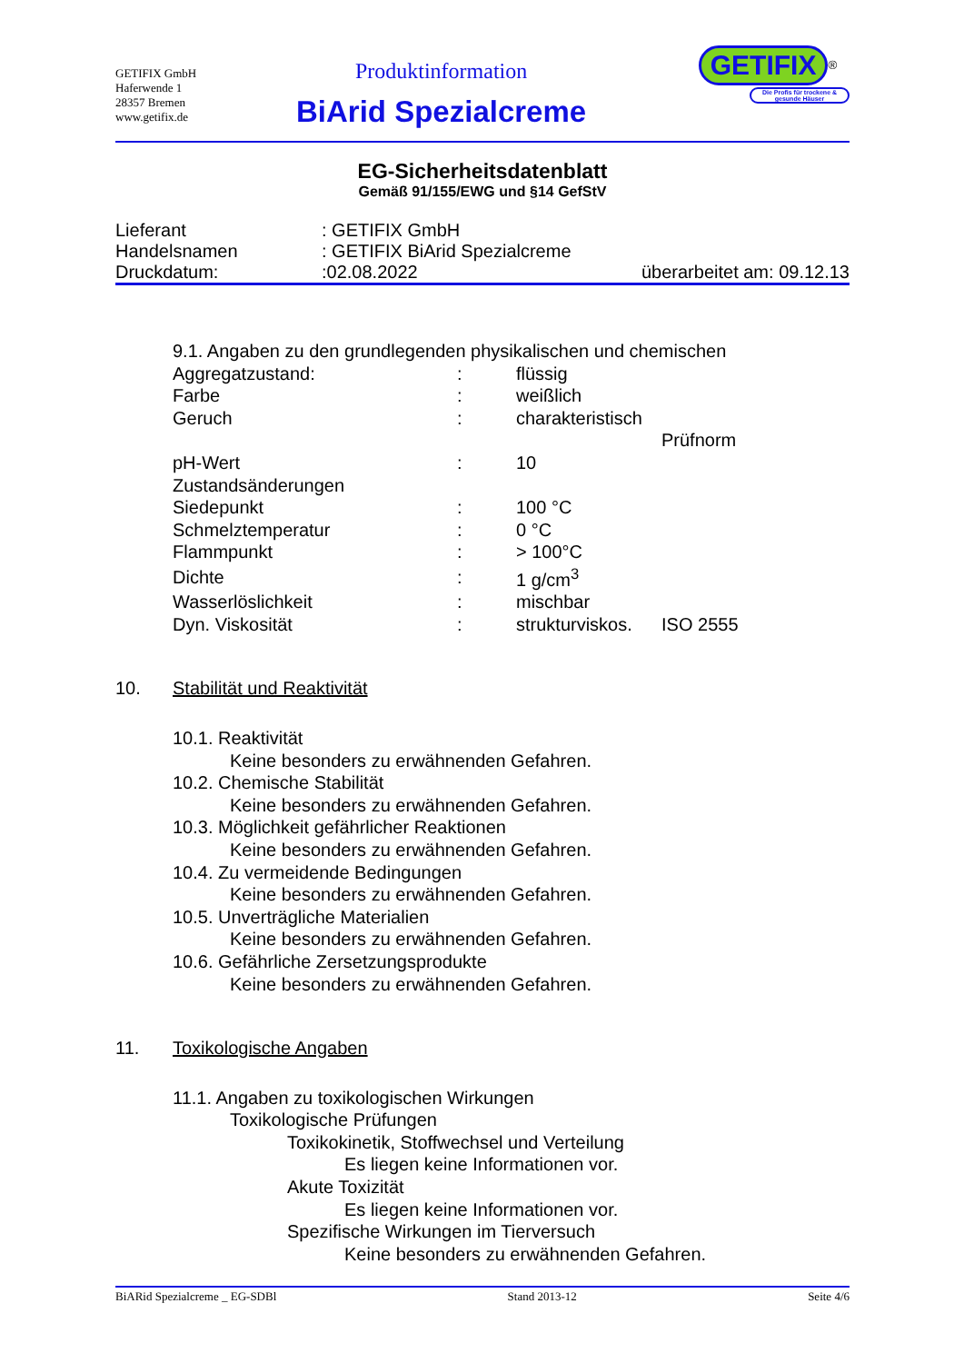GETIFIX GmbH
Haferwende 1
28357 Bremen
www.getifix.de
Produktinformation
BiArid Spezialcreme
GETIFIX<sup>®</sup>
Die Profis für trockene & gesunde Häuser
EG-Sicherheitsdatenblatt
Gemäß 91/155/EWG und §14 GefStV
Lieferant: GETIFIX GmbH
Handelsnamen: GETIFIX BiArid Spezialcreme
Druckdatum::02.08.2022 überarbeitet am: 09.12.13
9.1. Angaben zu den grundlegenden physikalischen und chemischen
| Aggregatzustand: | : | flüssig | |
| Farbe | : | weißlich | |
| Geruch | : | charakteristisch | |
| | | | Prüfnorm |
| pH-Wert | : | 10 | |
| Zustandsänderungen | | | |
| Siedepunkt | : | 100 °C | |
| Schmelztemperatur | : | 0 °C | |
| Flammpunkt | : | > 100°C | |
| Dichte | : | 1 g/cm<sup>3</sup> | |
| Wasserlöslichkeit | : | mischbar | |
| Dyn. Viskosität | : | strukturviskos. | ISO 2555 |
10. Stabilität und Reaktivität
10.1. Reaktivität
Keine besonders zu erwähnenden Gefahren.
10.2. Chemische Stabilität
Keine besonders zu erwähnenden Gefahren.
10.3. Möglichkeit gefährlicher Reaktionen
Keine besonders zu erwähnenden Gefahren.
10.4. Zu vermeidende Bedingungen
Keine besonders zu erwähnenden Gefahren.
10.5. Unverträgliche Materialien
Keine besonders zu erwähnenden Gefahren.
10.6. Gefährliche Zersetzungsprodukte
Keine besonders zu erwähnenden Gefahren.
11. Toxikologische Angaben
11.1. Angaben zu toxikologischen Wirkungen
Toxikologische Prüfungen
Toxikokinetik, Stoffwechsel und Verteilung
Es liegen keine Informationen vor.
Akute Toxizität
Es liegen keine Informationen vor.
Spezifische Wirkungen im Tierversuch
Keine besonders zu erwähnenden Gefahren.
BiARid Spezialcreme _ EG-SDBl Stand 2013-12 Seite 4/6